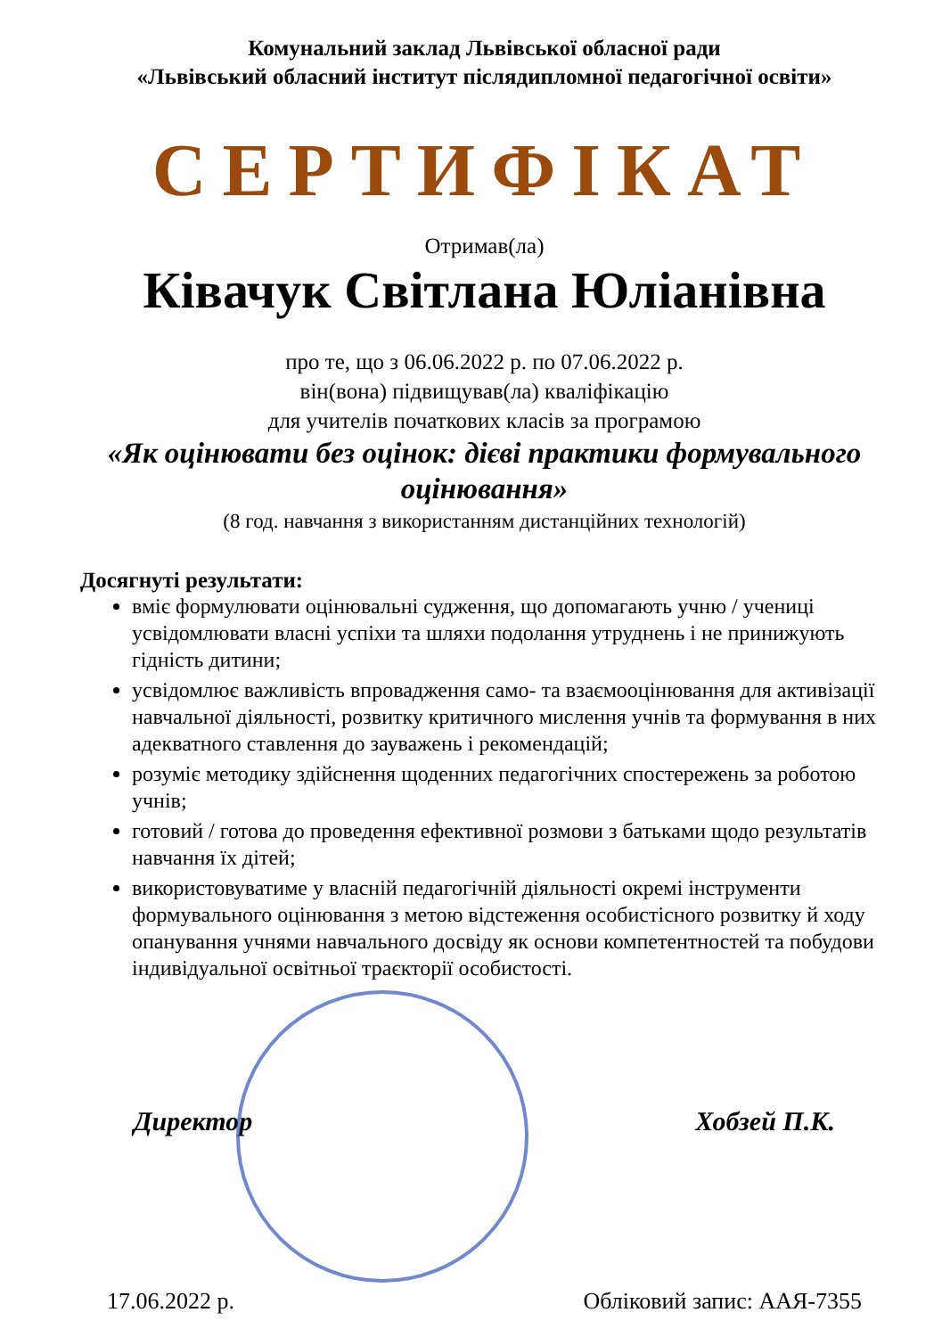Комунальний заклад Львівської обласної ради
«Львівський обласний інститут післядипломної педагогічної освіти»
СЕРТИФІКАТ
Отримав(ла)
Ківачук Світлана Юліанівна
про те, що з 06.06.2022 р. по 07.06.2022 р.
він(вона) підвищував(ла) кваліфікацію
для учителів початкових класів за програмою
«Як оцінювати без оцінок: дієві практики формувального оцінювання»
(8 год. навчання з використанням дистанційних технологій)
Досягнуті результати:
вміє формулювати оцінювальні судження, що допомагають учню / учениці усвідомлювати власні успіхи та шляхи подолання утруднень і не принижують гідність дитини;
усвідомлює важливість впровадження само- та взаємооцінювання для активізації навчальної діяльності, розвитку критичного мислення учнів та формування в них адекватного ставлення до зауважень і рекомендацій;
розуміє методику здійснення щоденних педагогічних спостережень за роботою учнів;
готовий / готова до проведення ефективної розмови з батьками щодо результатів навчання їх дітей;
використовуватиме у власній педагогічній діяльності окремі інструменти формувального оцінювання з метою відстеження особистісного розвитку й ходу опанування учнями навчального досвіду як основи компетентностей та побудови індивідуальної освітньої траєкторії особистості.
Директор Хобзей П.К.
17.06.2022 р. Обліковий запис: ААЯ-7355